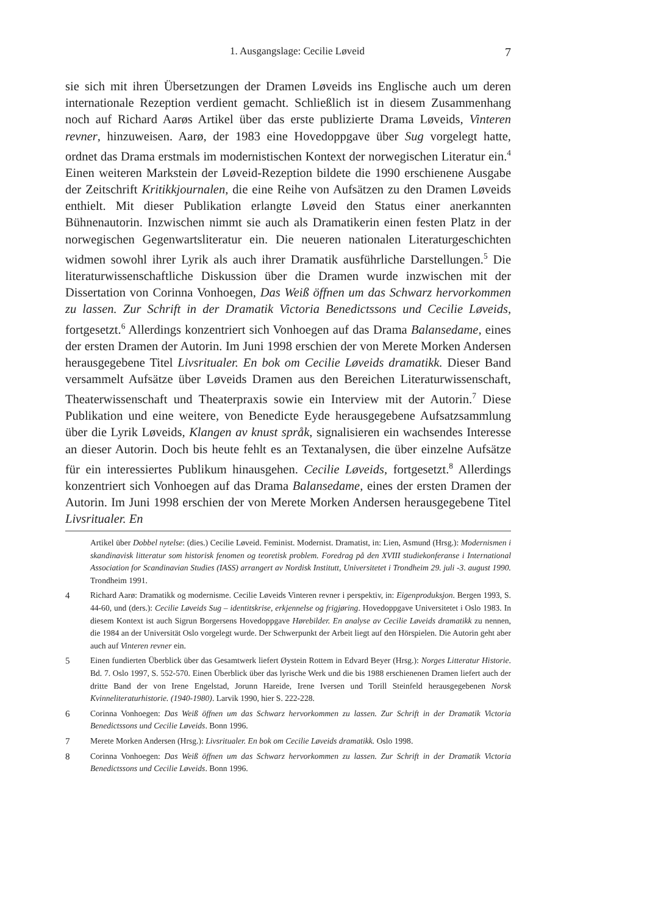1. Ausgangslage: Cecilie Løveid 7
sie sich mit ihren Übersetzungen der Dramen Løveids ins Englische auch um deren internationale Rezeption verdient gemacht. Schließlich ist in diesem Zusammenhang noch auf Richard Aarøs Artikel über das erste publizierte Drama Løveids, Vinteren revner, hinzuweisen. Aarø, der 1983 eine Hovedoppgave über Sug vorgelegt hatte, ordnet das Drama erstmals im modernistischen Kontext der norwegischen Literatur ein.<sup>4</sup> Einen weiteren Markstein der Løveid-Rezeption bildete die 1990 erschienene Ausgabe der Zeitschrift Kritikkjournalen, die eine Reihe von Aufsätzen zu den Dramen Løveids enthielt. Mit dieser Publikation erlangte Løveid den Status einer anerkannten Bühnenautorin. Inzwischen nimmt sie auch als Dramatikerin einen festen Platz in der norwegischen Gegenwartsliteratur ein. Die neueren nationalen Literaturgeschichten widmen sowohl ihrer Lyrik als auch ihrer Dramatik ausführliche Darstellungen.<sup>5</sup> Die literaturwissenschaftliche Diskussion über die Dramen wurde inzwischen mit der Dissertation von Corinna Vonhoegen, Das Weiß öffnen um das Schwarz hervorkommen zu lassen. Zur Schrift in der Dramatik Victoria Benedictssons und Cecilie Løveids, fortgesetzt.<sup>6</sup> Allerdings konzentriert sich Vonhoegen auf das Drama Balansedame, eines der ersten Dramen der Autorin. Im Juni 1998 erschien der von Merete Morken Andersen herausgegebene Titel Livsritualer. En bok om Cecilie Løveids dramatikk. Dieser Band versammelt Aufsätze über Løveids Dramen aus den Bereichen Literaturwissenschaft, Theaterwissenschaft und Theaterpraxis sowie ein Interview mit der Autorin.<sup>7</sup> Diese Publikation und eine weitere, von Benedicte Eyde herausgegebene Aufsatzsammlung über die Lyrik Løveids, Klangen av knust språk, signalisieren ein wachsendes Interesse an dieser Autorin. Doch bis heute fehlt es an Textanalysen, die über einzelne Aufsätze für ein interessiertes Publikum hinausgehen. Cecilie Løveids, fortgesetzt.<sup>8</sup> Allerdings konzentriert sich Vonhoegen auf das Drama Balansedame, eines der ersten Dramen der Autorin. Im Juni 1998 erschien der von Merete Morken Andersen herausgegebene Titel Livsritualer. En
Artikel über Dobbel nytelse: (dies.) Cecilie Løveid. Feminist. Modernist. Dramatist, in: Lien, Asmund (Hrsg.): Modernismen i skandinavisk litteratur som historisk fenomen og teoretisk problem. Foredrag på den XVIII studiekonferanse i International Association for Scandinavian Studies (IASS) arrangert av Nordisk Institutt, Universitetet i Trondheim 29. juli -3. august 1990. Trondheim 1991.
4 Richard Aarø: Dramatikk og modernisme. Cecilie Løveids Vinteren revner i perspektiv, in: Eigenproduksjon. Bergen 1993, S. 44-60, und (ders.): Cecilie Løveids Sug – identitskrise, erkjennelse og frigjøring. Hovedoppgave Universitetet i Oslo 1983. In diesem Kontext ist auch Sigrun Borgersens Hovedoppgave Hørebilder. En analyse av Cecilie Løveids dramatikk zu nennen, die 1984 an der Universität Oslo vorgelegt wurde. Der Schwerpunkt der Arbeit liegt auf den Hörspielen. Die Autorin geht aber auch auf Vinteren revner ein.
5 Einen fundierten Überblick über das Gesamtwerk liefert Øystein Rottem in Edvard Beyer (Hrsg.): Norges Litteratur Historie. Bd. 7. Oslo 1997, S. 552-570. Einen Überblick über das lyrische Werk und die bis 1988 erschienenen Dramen liefert auch der dritte Band der von Irene Engelstad, Jorunn Hareide, Irene Iversen und Torill Steinfeld herausgegebenen Norsk Kvinneliteraturhistorie. (1940-1980). Larvik 1990, hier S. 222-228.
6 Corinna Vonhoegen: Das Weiß öffnen um das Schwarz hervorkommen zu lassen. Zur Schrift in der Dramatik Victoria Benedictssons und Cecilie Løveids. Bonn 1996.
7 Merete Morken Andersen (Hrsg.): Livsritualer. En bok om Cecilie Løveids dramatikk. Oslo 1998.
8 Corinna Vonhoegen: Das Weiß öffnen um das Schwarz hervorkommen zu lassen. Zur Schrift in der Dramatik Victoria Benedictssons und Cecilie Løveids. Bonn 1996.